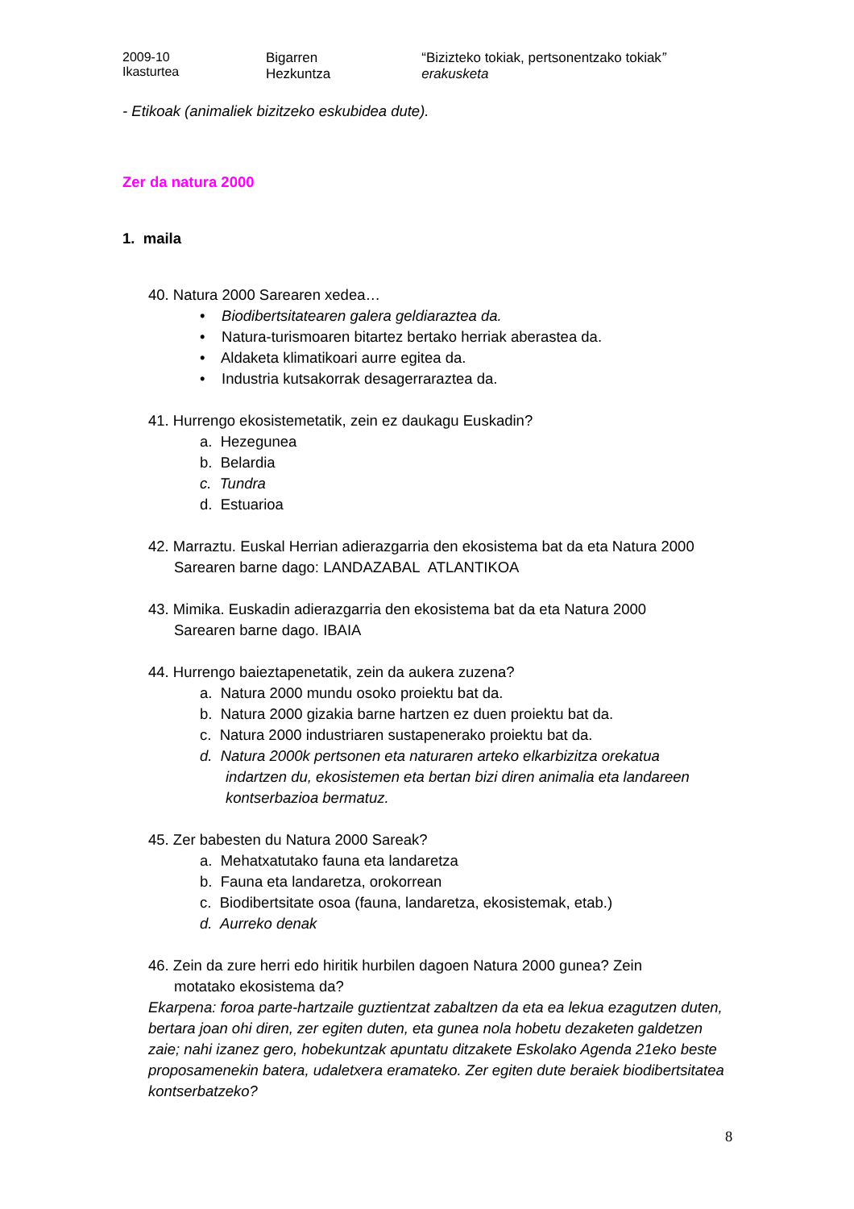2009-10 Ikasturtea Bigarren Hezkuntza “Bizizteko tokiak, pertsonentzako tokiak” erakusketa
- Etikoak (animaliek bizitzeko eskubidea dute).
Zer da natura 2000
1. maila
40. Natura 2000 Sarearen xedea…
• Biodibertsitatearen galera geldiaraztea da.
• Natura-turismoaren bitartez bertako herriak aberastea da.
• Aldaketa klimatikoari aurre egitea da.
• Industria kutsakorrak desagerraraztea da.
41. Hurrengo ekosistemetatik, zein ez daukagu Euskadin?
a. Hezegunea
b. Belardia
c. Tundra
d. Estuarioa
42. Marraztu. Euskal Herrian adierazgarria den ekosistema bat da eta Natura 2000
Sarearen barne dago: LANDAZABAL ATLANTIKOA
43. Mimika. Euskadin adierazgarria den ekosistema bat da eta Natura 2000
Sarearen barne dago. IBAIA
44. Hurrengo baieztapenetatik, zein da aukera zuzena?
a. Natura 2000 mundu osoko proiektu bat da.
b. Natura 2000 gizakia barne hartzen ez duen proiektu bat da.
c. Natura 2000 industriaren sustapenerako proiektu bat da.
d. Natura 2000k pertsonen eta naturaren arteko elkarbizitza orekatua
indartzen du, ekosistemen eta bertan bizi diren animalia eta landareen kontserbazioa bermatuz.
45. Zer babesten du Natura 2000 Sareak?
a. Mehatxatutako fauna eta landaretza
b. Fauna eta landaretza, orokorrean
c. Biodibertsitate osoa (fauna, landaretza, ekosistemak, etab.)
d. Aurreko denak
46. Zein da zure herri edo hiritik hurbilen dagoen Natura 2000 gunea? Zein
motatako ekosistema da?
Ekarpena: foroa parte-hartzaile guztientzat zabaltzen da eta ea lekua ezagutzen duten, bertara joan ohi diren, zer egiten duten, eta gunea nola hobetu dezaketen galdetzen zaie; nahi izanez gero, hobekuntzak apuntatu ditzakete Eskolako Agenda 21eko beste proposamenekin batera, udaletxera eramateko. Zer egiten dute beraiek biodibertsitatea kontserbatzeko?
8